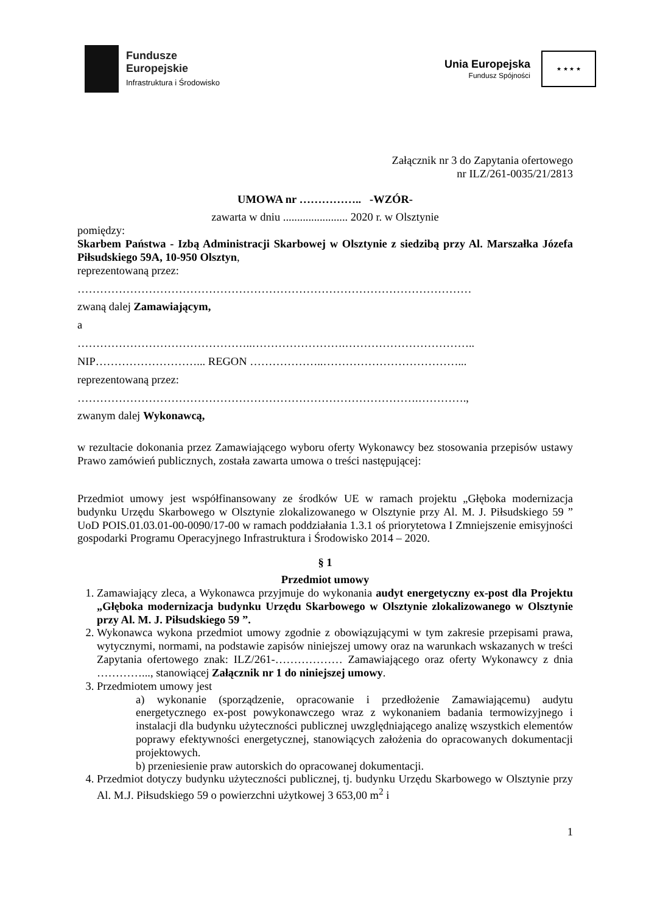Fundusze
Europejskie
Infrastruktura i Środowisko
Unia Europejska
Fundusz Spójności
★ ★ ★ ★
Załącznik nr 3 do Zapytania ofertowego
nr ILZ/261-0035/21/2813
UMOWA nr …………….. -WZÓR-
zawarta w dniu ....................... 2020 r. w Olsztynie
pomiędzy:
Skarbem Państwa - Izbą Administracji Skarbowej w Olsztynie z siedzibą przy Al. Marszałka Józefa Piłsudskiego 59A, 10-950 Olsztyn,
reprezentowaną przez:
……………………………………………………………………………………………
zwaną dalej Zamawiającym,
a
………………………………………..…………………….……………………………..
NIP………………………... REGON ………………..………………………………...
reprezentowaną przez:
……………………………………………………………………………….………….,
zwanym dalej Wykonawcą,
w rezultacie dokonania przez Zamawiającego wyboru oferty Wykonawcy bez stosowania przepisów ustawy Prawo zamówień publicznych, została zawarta umowa o treści następującej:
Przedmiot umowy jest współfinansowany ze środków UE w ramach projektu „Głęboka modernizacja budynku Urzędu Skarbowego w Olsztynie zlokalizowanego w Olsztynie przy Al. M. J. Piłsudskiego 59 ” UoD POIS.01.03.01-00-0090/17-00 w ramach poddziałania 1.3.1 oś priorytetowa I Zmniejszenie emisyjności gospodarki Programu Operacyjnego Infrastruktura i Środowisko 2014 – 2020.
§ 1
Przedmiot umowy
1. Zamawiający zleca, a Wykonawca przyjmuje do wykonania audyt energetyczny ex-post dla Projektu „Głęboka modernizacja budynku Urzędu Skarbowego w Olsztynie zlokalizowanego w Olsztynie przy Al. M. J. Piłsudskiego 59 ”.
2. Wykonawca wykona przedmiot umowy zgodnie z obowiązującymi w tym zakresie przepisami prawa, wytycznymi, normami, na podstawie zapisów niniejszej umowy oraz na warunkach wskazanych w treści Zapytania ofertowego znak: ILZ/261-……………… Zamawiającego oraz oferty Wykonawcy z dnia …………..., stanowiącej Załącznik nr 1 do niniejszej umowy.
3. Przedmiotem umowy jest
a) wykonanie (sporządzenie, opracowanie i przedłożenie Zamawiającemu) audytu energetycznego ex-post powykonawczego wraz z wykonaniem badania termowizyjnego i instalacji dla budynku użyteczności publicznej uwzględniającego analizę wszystkich elementów poprawy efektywności energetycznej, stanowiących założenia do opracowanych dokumentacji projektowych.
b) przeniesienie praw autorskich do opracowanej dokumentacji.
4. Przedmiot dotyczy budynku użyteczności publicznej, tj. budynku Urzędu Skarbowego w Olsztynie przy Al. M.J. Piłsudskiego 59 o powierzchni użytkowej 3 653,00 m<sup>2</sup> i
1